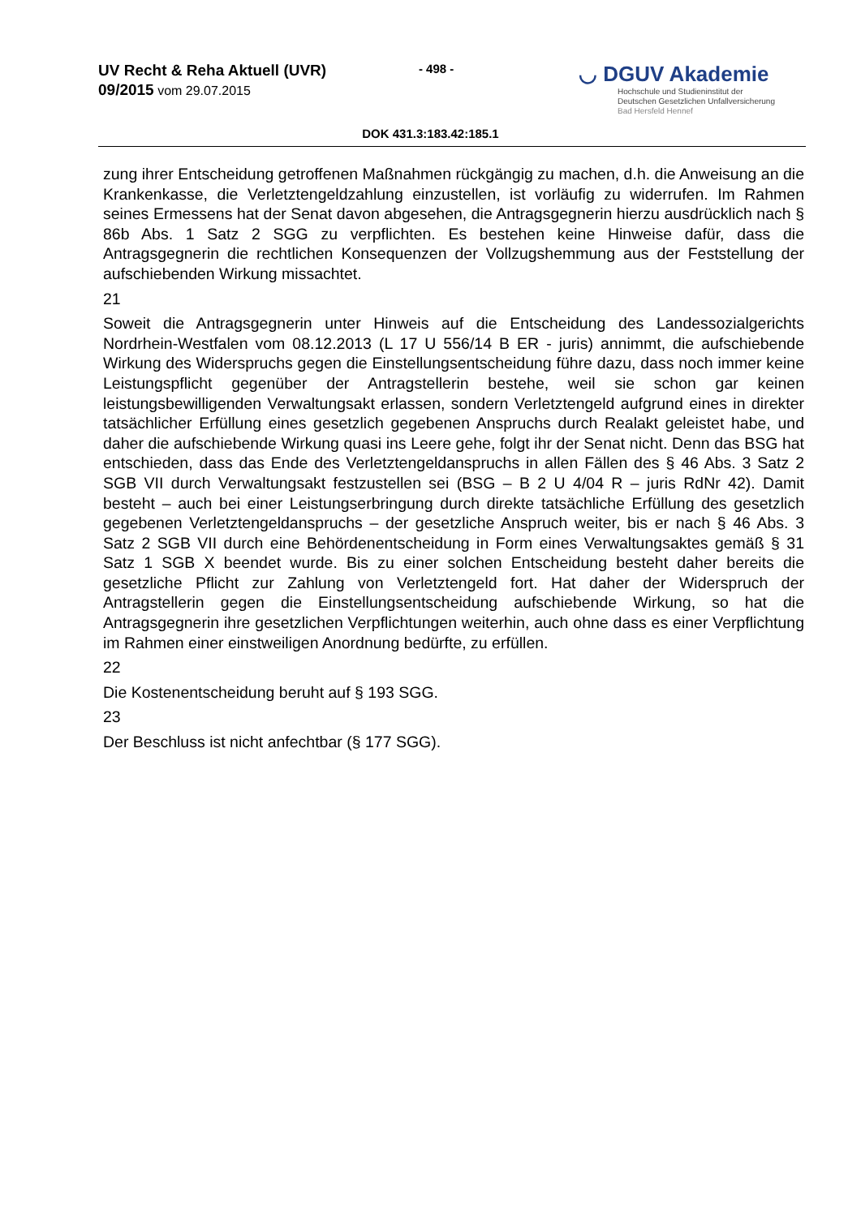UV Recht & Reha Aktuell (UVR)
09/2015 vom 29.07.2015
- 498 -
◡ DGUV Akademie
Hochschule und Studieninstitut der
Deutschen Gesetzlichen Unfallversicherung
Bad Hersfeld Hennef
DOK 431.3:183.42:185.1
zung ihrer Entscheidung getroffenen Maßnahmen rückgängig zu machen, d.h. die Anweisung an die Krankenkasse, die Verletztengeldzahlung einzustellen, ist vorläufig zu widerrufen. Im Rahmen seines Ermessens hat der Senat davon abgesehen, die Antragsgegnerin hierzu ausdrücklich nach § 86b Abs. 1 Satz 2 SGG zu verpflichten. Es bestehen keine Hinweise dafür, dass die Antragsgegnerin die rechtlichen Konsequenzen der Vollzugshemmung aus der Feststellung der aufschiebenden Wirkung missachtet.
21
Soweit die Antragsgegnerin unter Hinweis auf die Entscheidung des Landessozialgerichts Nordrhein-Westfalen vom 08.12.2013 (L 17 U 556/14 B ER - juris) annimmt, die aufschiebende Wirkung des Widerspruchs gegen die Einstellungsentscheidung führe dazu, dass noch immer keine Leistungspflicht gegenüber der Antragstellerin bestehe, weil sie schon gar keinen leistungsbewilligenden Verwaltungsakt erlassen, sondern Verletztengeld aufgrund eines in direkter tatsächlicher Erfüllung eines gesetzlich gegebenen Anspruchs durch Realakt geleistet habe, und daher die aufschiebende Wirkung quasi ins Leere gehe, folgt ihr der Senat nicht. Denn das BSG hat entschieden, dass das Ende des Verletztengeldanspruchs in allen Fällen des § 46 Abs. 3 Satz 2 SGB VII durch Verwaltungsakt festzustellen sei (BSG – B 2 U 4/04 R – juris RdNr 42). Damit besteht – auch bei einer Leistungserbringung durch direkte tatsächliche Erfüllung des gesetzlich gegebenen Verletztengeldanspruchs – der gesetzliche Anspruch weiter, bis er nach § 46 Abs. 3 Satz 2 SGB VII durch eine Behördenentscheidung in Form eines Verwaltungsaktes gemäß § 31 Satz 1 SGB X beendet wurde. Bis zu einer solchen Entscheidung besteht daher bereits die gesetzliche Pflicht zur Zahlung von Verletztengeld fort. Hat daher der Widerspruch der Antragstellerin gegen die Einstellungsentscheidung aufschiebende Wirkung, so hat die Antragsgegnerin ihre gesetzlichen Verpflichtungen weiterhin, auch ohne dass es einer Verpflichtung im Rahmen einer einstweiligen Anordnung bedürfte, zu erfüllen.
22
Die Kostenentscheidung beruht auf § 193 SGG.
23
Der Beschluss ist nicht anfechtbar (§ 177 SGG).